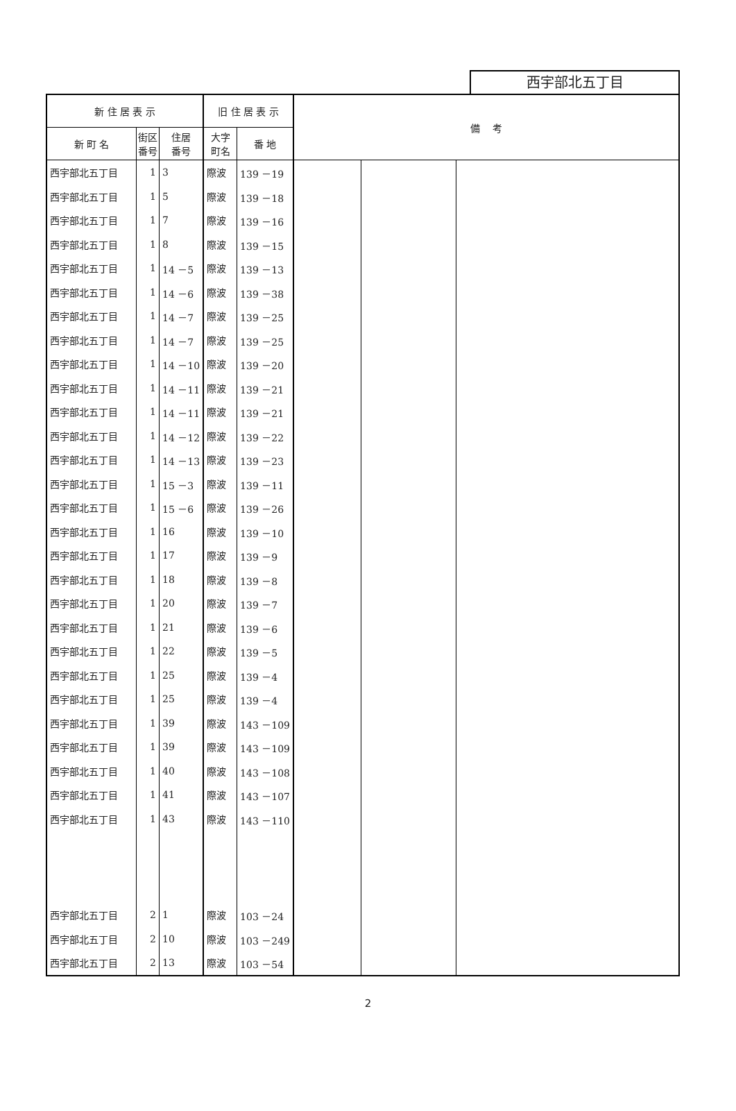西宇部北五丁目
| 新 住 居 表 示 | | | 旧 住 居 表 示 | | 備 考 | | |
| --- | --- | --- | --- | --- | --- | --- | --- |
| 新 町 名 | 街区 番号 | 住居 番号 | 大字 町名 | 番 地 | | | |
| 西宇部北五丁目 | 1 | 3 | 際波 | 139 －19 | | | |
| 西宇部北五丁目 | 1 | 5 | 際波 | 139 －18 | | | |
| 西宇部北五丁目 | 1 | 7 | 際波 | 139 －16 | | | |
| 西宇部北五丁目 | 1 | 8 | 際波 | 139 －15 | | | |
| 西宇部北五丁目 | 1 | 14 －5 | 際波 | 139 －13 | | | |
| 西宇部北五丁目 | 1 | 14 －6 | 際波 | 139 －38 | | | |
| 西宇部北五丁目 | 1 | 14 －7 | 際波 | 139 －25 | | | |
| 西宇部北五丁目 | 1 | 14 －7 | 際波 | 139 －25 | | | |
| 西宇部北五丁目 | 1 | 14 －10 | 際波 | 139 －20 | | | |
| 西宇部北五丁目 | 1 | 14 －11 | 際波 | 139 －21 | | | |
| 西宇部北五丁目 | 1 | 14 －11 | 際波 | 139 －21 | | | |
| 西宇部北五丁目 | 1 | 14 －12 | 際波 | 139 －22 | | | |
| 西宇部北五丁目 | 1 | 14 －13 | 際波 | 139 －23 | | | |
| 西宇部北五丁目 | 1 | 15 －3 | 際波 | 139 －11 | | | |
| 西宇部北五丁目 | 1 | 15 －6 | 際波 | 139 －26 | | | |
| 西宇部北五丁目 | 1 | 16 | 際波 | 139 －10 | | | |
| 西宇部北五丁目 | 1 | 17 | 際波 | 139 －9 | | | |
| 西宇部北五丁目 | 1 | 18 | 際波 | 139 －8 | | | |
| 西宇部北五丁目 | 1 | 20 | 際波 | 139 －7 | | | |
| 西宇部北五丁目 | 1 | 21 | 際波 | 139 －6 | | | |
| 西宇部北五丁目 | 1 | 22 | 際波 | 139 －5 | | | |
| 西宇部北五丁目 | 1 | 25 | 際波 | 139 －4 | | | |
| 西宇部北五丁目 | 1 | 25 | 際波 | 139 －4 | | | |
| 西宇部北五丁目 | 1 | 39 | 際波 | 143 －109 | | | |
| 西宇部北五丁目 | 1 | 39 | 際波 | 143 －109 | | | |
| 西宇部北五丁目 | 1 | 40 | 際波 | 143 －108 | | | |
| 西宇部北五丁目 | 1 | 41 | 際波 | 143 －107 | | | |
| 西宇部北五丁目 | 1 | 43 | 際波 | 143 －110 | | | |
| 西宇部北五丁目 | 2 | 1 | 際波 | 103 －24 | | | |
| 西宇部北五丁目 | 2 | 10 | 際波 | 103 －249 | | | |
| 西宇部北五丁目 | 2 | 13 | 際波 | 103 －54 | | | |
2